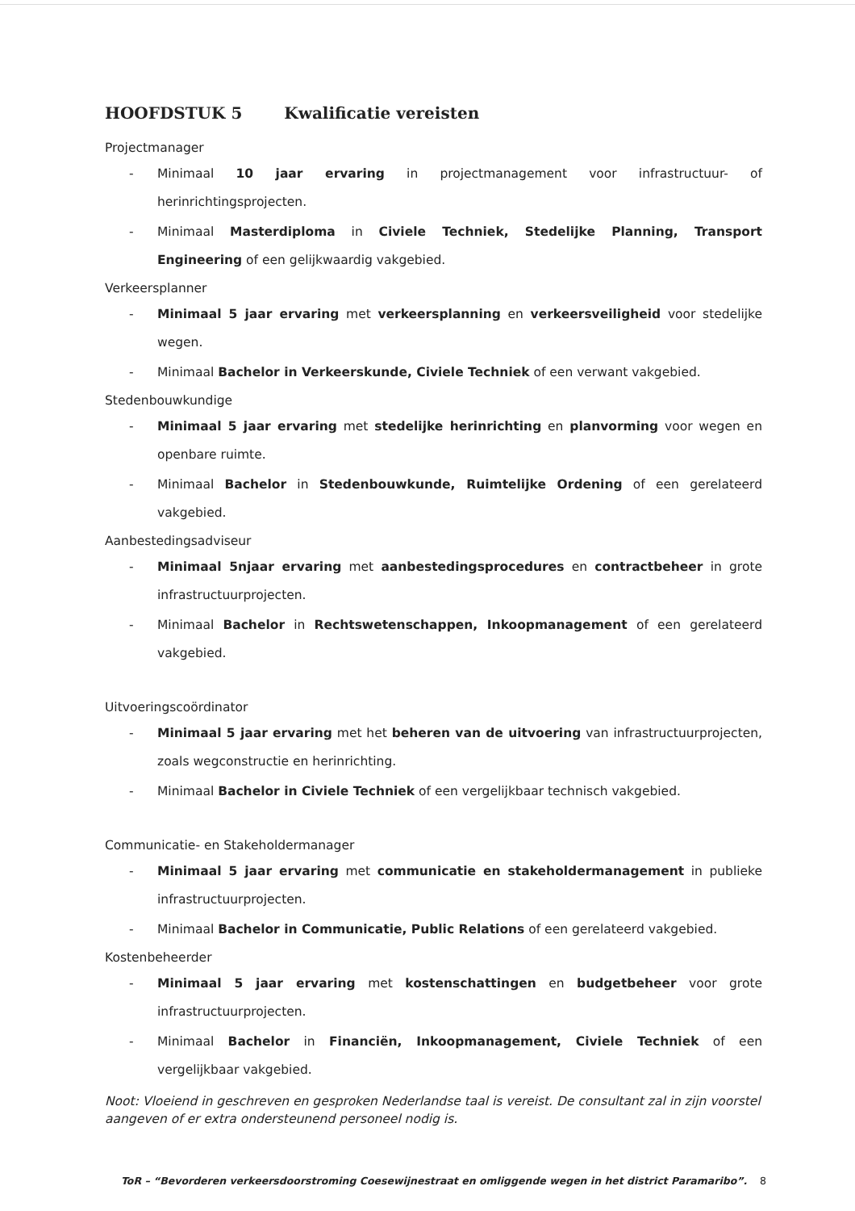HOOFDSTUK 5 Kwalificatie vereisten
Projectmanager
- Minimaal 10 jaar ervaring in projectmanagement voor infrastructuur- of herinrichtingsprojecten.
- Minimaal Masterdiploma in Civiele Techniek, Stedelijke Planning, Transport Engineering of een gelijkwaardig vakgebied.
Verkeersplanner
- Minimaal 5 jaar ervaring met verkeersplanning en verkeersveiligheid voor stedelijke wegen.
- Minimaal Bachelor in Verkeerskunde, Civiele Techniek of een verwant vakgebied.
Stedenbouwkundige
- Minimaal 5 jaar ervaring met stedelijke herinrichting en planvorming voor wegen en openbare ruimte.
- Minimaal Bachelor in Stedenbouwkunde, Ruimtelijke Ordening of een gerelateerd vakgebied.
Aanbestedingsadviseur
- Minimaal 5njaar ervaring met aanbestedingsprocedures en contractbeheer in grote infrastructuurprojecten.
- Minimaal Bachelor in Rechtswetenschappen, Inkoopmanagement of een gerelateerd vakgebied.
Uitvoeringscoördinator
- Minimaal 5 jaar ervaring met het beheren van de uitvoering van infrastructuurprojecten, zoals wegconstructie en herinrichting.
- Minimaal Bachelor in Civiele Techniek of een vergelijkbaar technisch vakgebied.
Communicatie- en Stakeholdermanager
- Minimaal 5 jaar ervaring met communicatie en stakeholdermanagement in publieke infrastructuurprojecten.
- Minimaal Bachelor in Communicatie, Public Relations of een gerelateerd vakgebied.
Kostenbeheerder
- Minimaal 5 jaar ervaring met kostenschattingen en budgetbeheer voor grote infrastructuurprojecten.
- Minimaal Bachelor in Financiën, Inkoopmanagement, Civiele Techniek of een vergelijkbaar vakgebied.
Noot: Vloeiend in geschreven en gesproken Nederlandse taal is vereist. De consultant zal in zijn voorstel aangeven of er extra ondersteunend personeel nodig is.
ToR – “Bevorderen verkeersdoorstroming Coesewijnestraat en omliggende wegen in het district Paramaribo”. 8